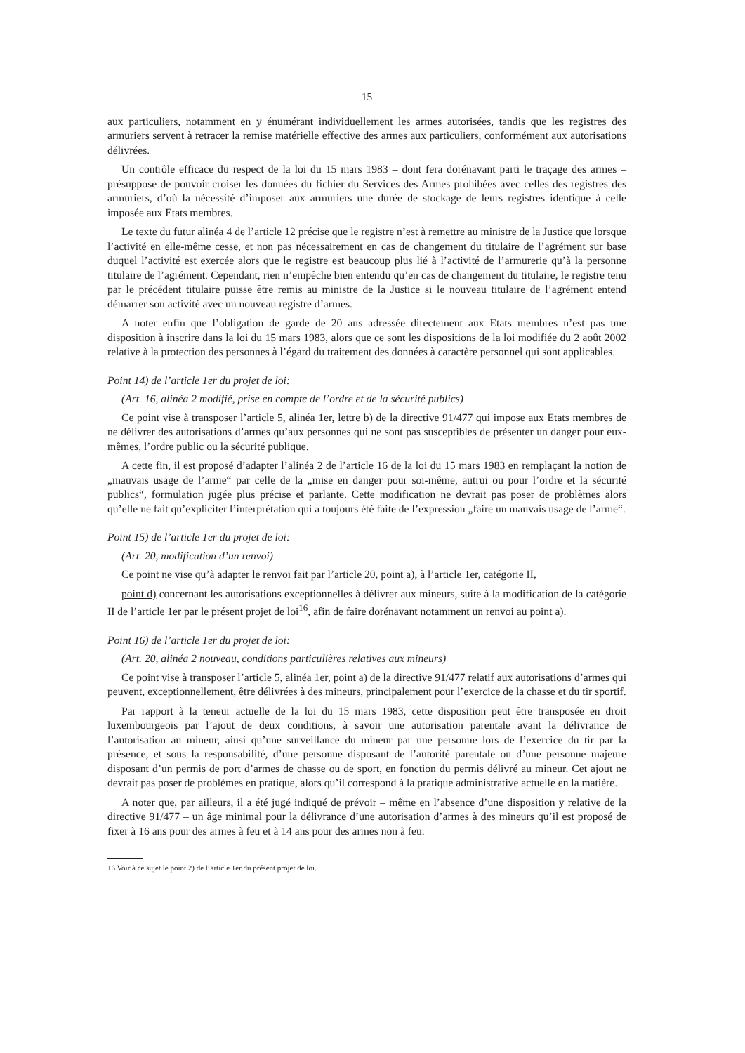15
aux particuliers, notamment en y énumérant individuellement les armes autorisées, tandis que les registres des armuriers servent à retracer la remise matérielle effective des armes aux particuliers, conformément aux autorisations délivrées.
Un contrôle efficace du respect de la loi du 15 mars 1983 – dont fera dorénavant parti le traçage des armes – présuppose de pouvoir croiser les données du fichier du Services des Armes prohibées avec celles des registres des armuriers, d’où la nécessité d’imposer aux armuriers une durée de stockage de leurs registres identique à celle imposée aux Etats membres.
Le texte du futur alinéa 4 de l’article 12 précise que le registre n’est à remettre au ministre de la Justice que lorsque l’activité en elle-même cesse, et non pas nécessairement en cas de changement du titulaire de l’agrément sur base duquel l’activité est exercée alors que le registre est beaucoup plus lié à l’activité de l’armurerie qu’à la personne titulaire de l’agrément. Cependant, rien n’empêche bien entendu qu’en cas de changement du titulaire, le registre tenu par le précédent titulaire puisse être remis au ministre de la Justice si le nouveau titulaire de l’agrément entend démarrer son activité avec un nouveau registre d’armes.
A noter enfin que l’obligation de garde de 20 ans adressée directement aux Etats membres n’est pas une disposition à inscrire dans la loi du 15 mars 1983, alors que ce sont les dispositions de la loi modifiée du 2 août 2002 relative à la protection des personnes à l’égard du traitement des données à caractère personnel qui sont applicables.
Point 14) de l’article 1er du projet de loi:
(Art. 16, alinéa 2 modifié, prise en compte de l’ordre et de la sécurité publics)
Ce point vise à transposer l’article 5, alinéa 1er, lettre b) de la directive 91/477 qui impose aux Etats membres de ne délivrer des autorisations d’armes qu’aux personnes qui ne sont pas susceptibles de présenter un danger pour eux-mêmes, l’ordre public ou la sécurité publique.
A cette fin, il est proposé d’adapter l’alinéa 2 de l’article 16 de la loi du 15 mars 1983 en remplaçant la notion de „mauvais usage de l’arme“ par celle de la „mise en danger pour soi-même, autrui ou pour l’ordre et la sécurité publics“, formulation jugée plus précise et parlante. Cette modification ne devrait pas poser de problèmes alors qu’elle ne fait qu’expliciter l’interprétation qui a toujours été faite de l’expression „faire un mauvais usage de l’arme“.
Point 15) de l’article 1er du projet de loi:
(Art. 20, modification d’un renvoi)
Ce point ne vise qu’à adapter le renvoi fait par l’article 20, point a), à l’article 1er, catégorie II,
point d) concernant les autorisations exceptionnelles à délivrer aux mineurs, suite à la modification de la catégorie II de l’article 1er par le présent projet de loi<sup>16</sup>, afin de faire dorénavant notamment un renvoi au point a).
Point 16) de l’article 1er du projet de loi:
(Art. 20, alinéa 2 nouveau, conditions particulières relatives aux mineurs)
Ce point vise à transposer l’article 5, alinéa 1er, point a) de la directive 91/477 relatif aux autorisations d’armes qui peuvent, exceptionnellement, être délivrées à des mineurs, principalement pour l’exercice de la chasse et du tir sportif.
Par rapport à la teneur actuelle de la loi du 15 mars 1983, cette disposition peut être transposée en droit luxembourgeois par l’ajout de deux conditions, à savoir une autorisation parentale avant la délivrance de l’autorisation au mineur, ainsi qu’une surveillance du mineur par une personne lors de l’exercice du tir par la présence, et sous la responsabilité, d’une personne disposant de l’autorité parentale ou d’une personne majeure disposant d’un permis de port d’armes de chasse ou de sport, en fonction du permis délivré au mineur. Cet ajout ne devrait pas poser de problèmes en pratique, alors qu’il correspond à la pratique administrative actuelle en la matière.
A noter que, par ailleurs, il a été jugé indiqué de prévoir – même en l’absence d’une disposition y relative de la directive 91/477 – un âge minimal pour la délivrance d’une autorisation d’armes à des mineurs qu’il est proposé de fixer à 16 ans pour des armes à feu et à 14 ans pour des armes non à feu.
16 Voir à ce sujet le point 2) de l’article 1er du présent projet de loi.